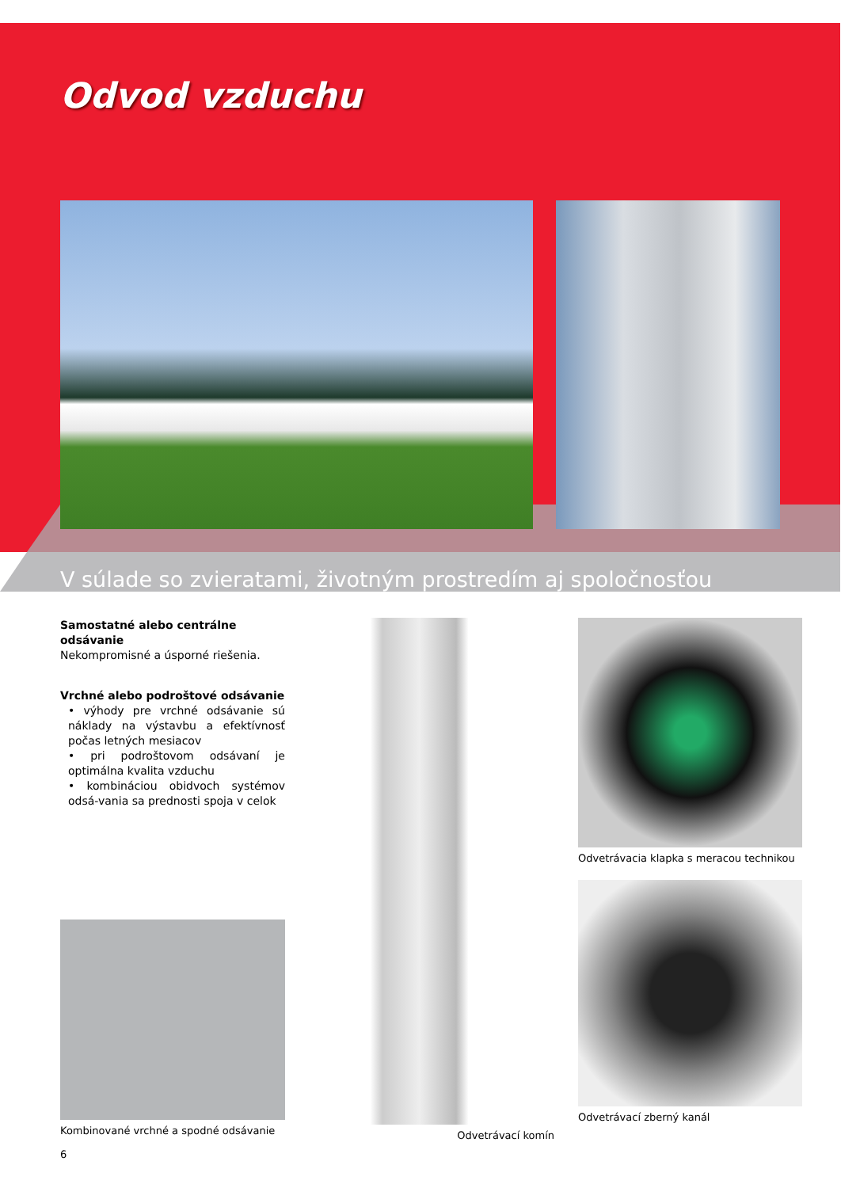Odvod vzduchu
V súlade so zvieratami, životným prostredím aj spoločnosťou
Samostatné alebo centrálne odsávanie
Nekompromisné a úsporné riešenia.
Vrchné alebo podroštové odsávanie
• výhody pre vrchné odsávanie sú náklady na výstavbu a efektívnosť počas letných mesiacov
• pri podroštovom odsávaní je optimálna kvalita vzduchu
• kombináciou obidvoch systémov odsá-vania sa prednosti spoja v celok
Kombinované vrchné a spodné odsávanie
Odvetrávací komín
Odvetrávacia klapka s meracou technikou
Odvetrávací zberný kanál
6